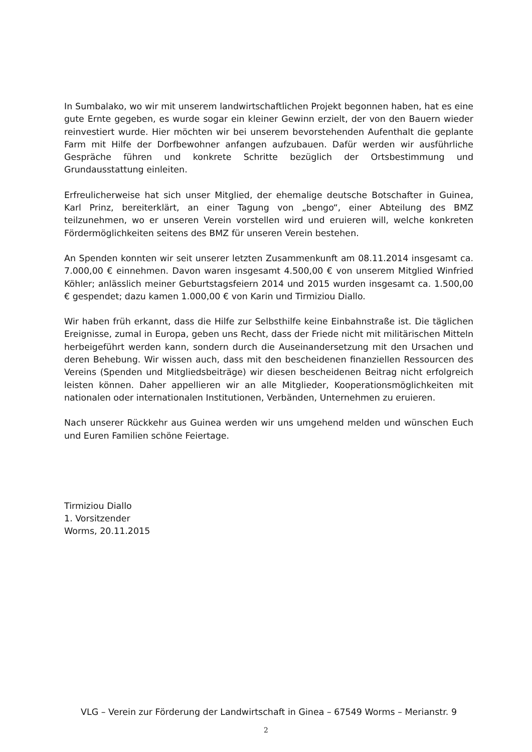In Sumbalako, wo wir mit unserem landwirtschaftlichen Projekt begonnen haben, hat es eine gute Ernte gegeben, es wurde sogar ein kleiner Gewinn erzielt, der von den Bauern wieder reinvestiert wurde. Hier möchten wir bei unserem bevorstehenden Aufenthalt die geplante Farm mit Hilfe der Dorfbewohner anfangen aufzubauen. Dafür werden wir ausführliche Gespräche führen und konkrete Schritte bezüglich der Ortsbestimmung und Grundausstattung einleiten.
Erfreulicherweise hat sich unser Mitglied, der ehemalige deutsche Botschafter in Guinea, Karl Prinz, bereiterklärt, an einer Tagung von „bengo“, einer Abteilung des BMZ teilzunehmen, wo er unseren Verein vorstellen wird und eruieren will, welche konkreten Fördermöglichkeiten seitens des BMZ für unseren Verein bestehen.
An Spenden konnten wir seit unserer letzten Zusammenkunft am 08.11.2014 insgesamt ca. 7.000,00 € einnehmen. Davon waren insgesamt 4.500,00 € von unserem Mitglied Winfried Köhler; anlässlich meiner Geburtstagsfeiern 2014 und 2015 wurden insgesamt ca. 1.500,00 € gespendet; dazu kamen 1.000,00 € von Karin und Tirmiziou Diallo.
Wir haben früh erkannt, dass die Hilfe zur Selbsthilfe keine Einbahnstraße ist. Die täglichen Ereignisse, zumal in Europa, geben uns Recht, dass der Friede nicht mit militärischen Mitteln herbeigeführt werden kann, sondern durch die Auseinandersetzung mit den Ursachen und deren Behebung. Wir wissen auch, dass mit den bescheidenen finanziellen Ressourcen des Vereins (Spenden und Mitgliedsbeiträge) wir diesen bescheidenen Beitrag nicht erfolgreich leisten können. Daher appellieren wir an alle Mitglieder, Kooperationsmöglichkeiten mit nationalen oder internationalen Institutionen, Verbänden, Unternehmen zu eruieren.
Nach unserer Rückkehr aus Guinea werden wir uns umgehend melden und wünschen Euch und Euren Familien schöne Feiertage.
Tirmiziou Diallo
1. Vorsitzender
Worms, 20.11.2015
VLG – Verein zur Förderung der Landwirtschaft in Ginea – 67549 Worms – Merianstr. 9
2